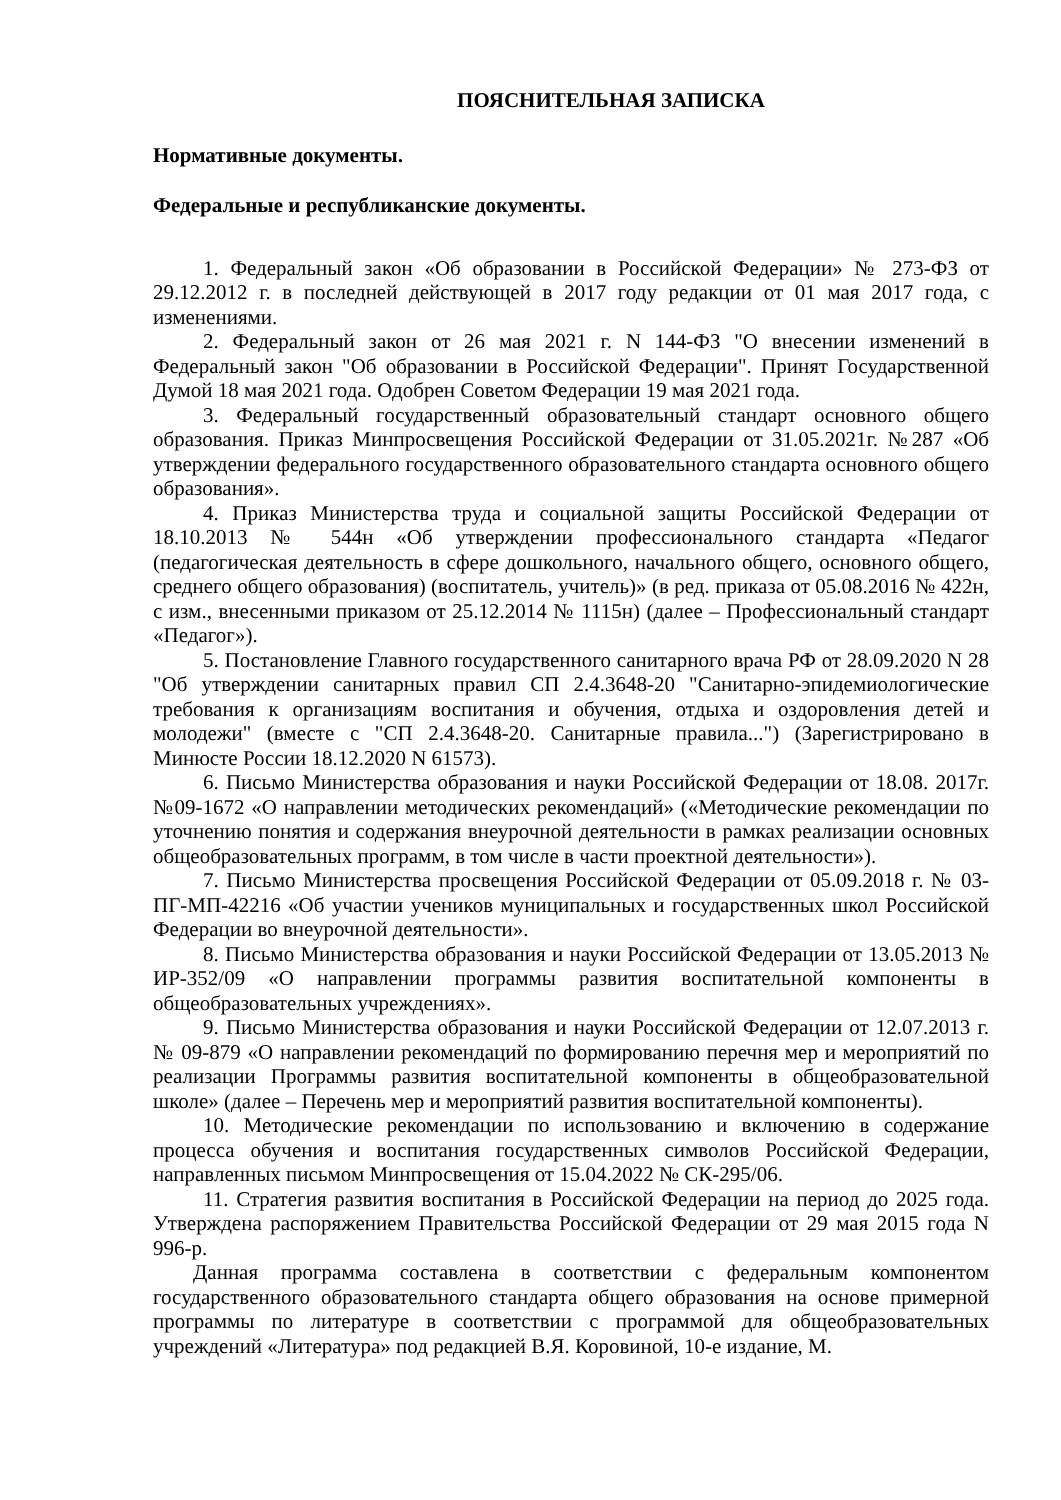ПОЯСНИТЕЛЬНАЯ ЗАПИСКА
Нормативные документы.
Федеральные и республиканские документы.
1. Федеральный закон «Об образовании в Российской Федерации» № 273-ФЗ от 29.12.2012 г. в последней действующей в 2017 году редакции от 01 мая 2017 года, с изменениями.
2. Федеральный закон от 26 мая 2021 г. N 144-ФЗ "О внесении изменений в Федеральный закон "Об образовании в Российской Федерации". Принят Государственной Думой 18 мая 2021 года. Одобрен Советом Федерации 19 мая 2021 года.
3. Федеральный государственный образовательный стандарт основного общего образования. Приказ Минпросвещения Российской Федерации от 31.05.2021г. №287 «Об утверждении федерального государственного образовательного стандарта основного общего образования».
4. Приказ Министерства труда и социальной защиты Российской Федерации от 18.10.2013 № 544н «Об утверждении профессионального стандарта «Педагог (педагогическая деятельность в сфере дошкольного, начального общего, основного общего, среднего общего образования) (воспитатель, учитель)» (в ред. приказа от 05.08.2016 № 422н, с изм., внесенными приказом от 25.12.2014 № 1115н) (далее – Профессиональный стандарт «Педагог»).
5. Постановление Главного государственного санитарного врача РФ от 28.09.2020 N 28 "Об утверждении санитарных правил СП 2.4.3648-20 "Санитарно-эпидемиологические требования к организациям воспитания и обучения, отдыха и оздоровления детей и молодежи" (вместе с "СП 2.4.3648-20. Санитарные правила...") (Зарегистрировано в Минюсте России 18.12.2020 N 61573).
6. Письмо Министерства образования и науки Российской Федерации от 18.08. 2017г. №09-1672 «О направлении методических рекомендаций» («Методические рекомендации по уточнению понятия и содержания внеурочной деятельности в рамках реализации основных общеобразовательных программ, в том числе в части проектной деятельности»).
7. Письмо Министерства просвещения Российской Федерации от 05.09.2018 г. № 03-ПГ-МП-42216 «Об участии учеников муниципальных и государственных школ Российской Федерации во внеурочной деятельности».
8. Письмо Министерства образования и науки Российской Федерации от 13.05.2013 № ИР-352/09 «О направлении программы развития воспитательной компоненты в общеобразовательных учреждениях».
9. Письмо Министерства образования и науки Российской Федерации от 12.07.2013 г. № 09-879 «О направлении рекомендаций по формированию перечня мер и мероприятий по реализации Программы развития воспитательной компоненты в общеобразовательной школе» (далее – Перечень мер и мероприятий развития воспитательной компоненты).
10. Методические рекомендации по использованию и включению в содержание процесса обучения и воспитания государственных символов Российской Федерации, направленных письмом Минпросвещения от 15.04.2022 № СК-295/06.
11. Стратегия развития воспитания в Российской Федерации на период до 2025 года. Утверждена распоряжением Правительства Российской Федерации от 29 мая 2015 года N 996-р.
Данная программа составлена в соответствии с федеральным компонентом государственного образовательного стандарта общего образования на основе примерной программы по литературе в соответствии с программой для общеобразовательных учреждений «Литература» под редакцией В.Я. Коровиной, 10-е издание, М.